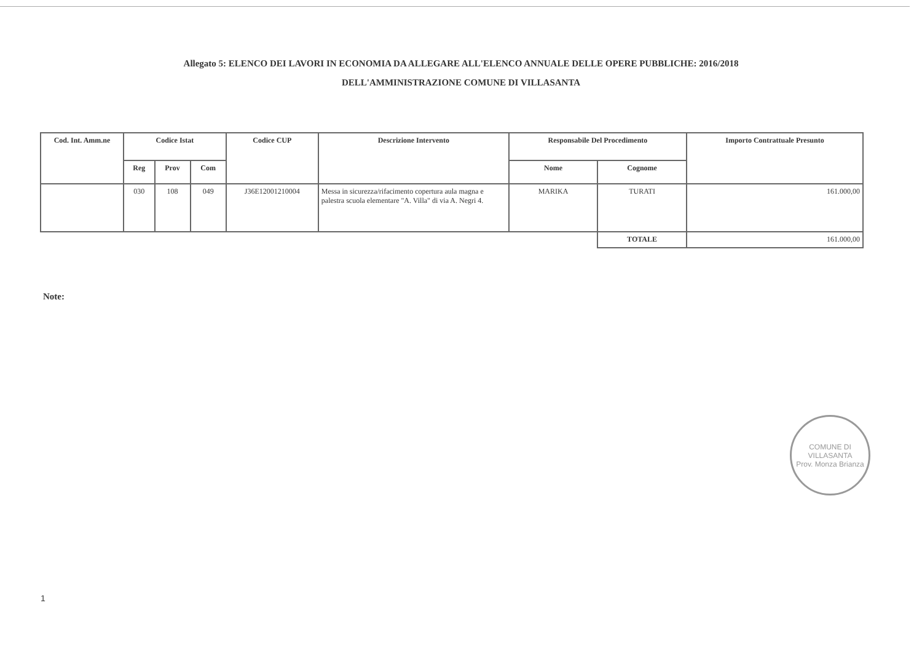Allegato 5: ELENCO DEI LAVORI IN ECONOMIA DA ALLEGARE ALL'ELENCO ANNUALE DELLE OPERE PUBBLICHE: 2016/2018
DELL'AMMINISTRAZIONE COMUNE DI VILLASANTA
| Cod. Int. Amm.ne | Codice Istat | | | Codice CUP | Descrizione Intervento | Responsabile Del Procedimento | | Importo Contrattuale Presunto |
| --- | --- | --- | --- | --- | --- | --- | --- | --- |
| | Reg | Prov | Com | | | Nome | Cognome | |
| | 030 | 108 | 049 | J36E12001210004 | Messa in sicurezza/rifacimento copertura aula magna e palestra scuola elementare "A. Villa" di via A. Negri 4. | MARIKA | TURATI | 161.000,00 |
| | | | | | | | TOTALE | 161.000,00 |
Note:
COMUNE DI VILLASANTA
Prov. Monza Brianza
1